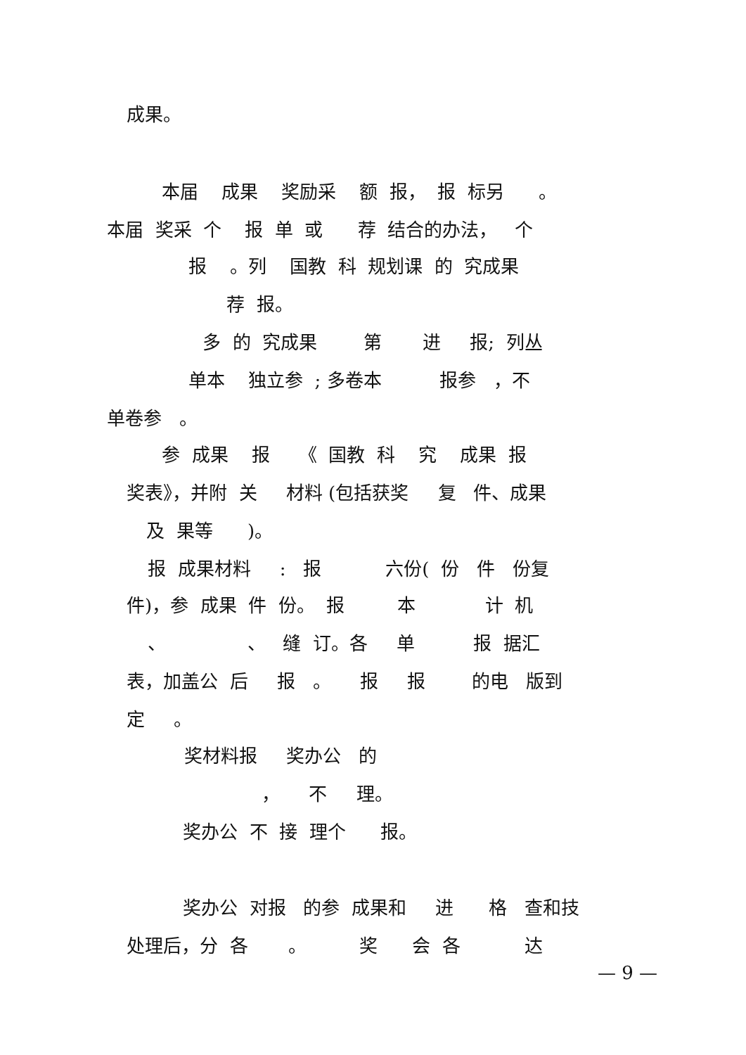成果。
本届 成果 奖励采 额 报， 报 标另 。
本届 奖采 个 报 单 或 荐 结合的办法， 个
报 。列 国教 科 规划课 的 究成果
荐 报。
多 的 究成果 第 进 报; 列丛
单本 独立参 ; 多卷本 报参 ，不
单卷参 。
参 成果 报 《 国教 科 究 成果 报
奖表》，并附 关 材料 (包括获奖 复 件、成果
及 果等 )。
报 成果材料 : 报 六份( 份 件 份复
件)，参 成果 件 份。 报 本 计 机
、 、 缝 订。各 单 报 据汇
表，加盖公 后 报 。 报 报 的电 版到
定 。
奖材料报 奖办公 的
， 不 理。
奖办公 不 接 理个 报。
奖办公 对报 的参 成果和 进 格 查和技
处理后，分 各 。 奖 会 各 达
— 9 —